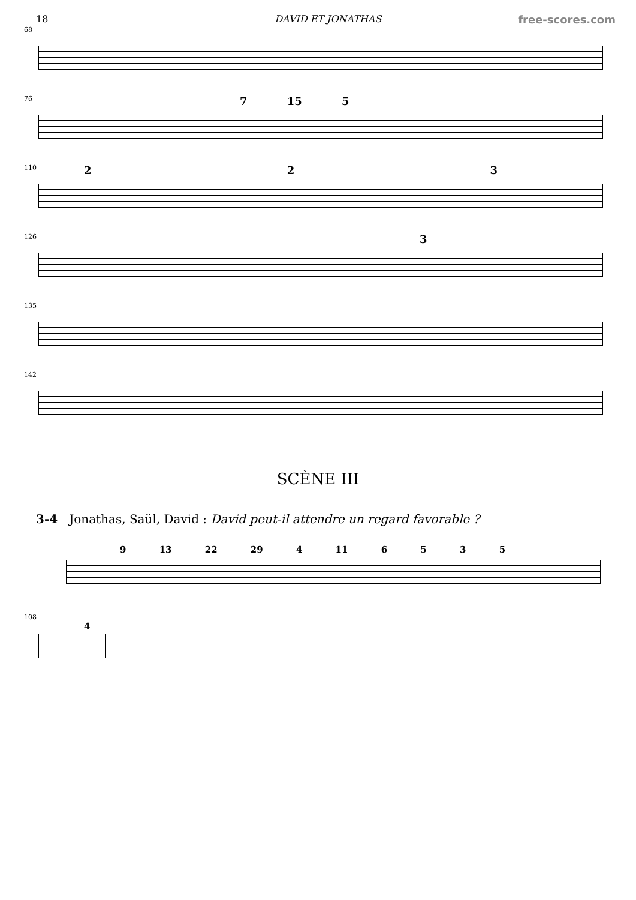18 DAVID ET JONATHAS free-scores.com
68
76
7 15 5
110
2 2 3
126
3
135
142
SCÈNE III
3-4 Jonathas, Saül, David : David peut-il attendre un regard favorable ?
9 13 22 29 4 11 6 5 3 5
108
4